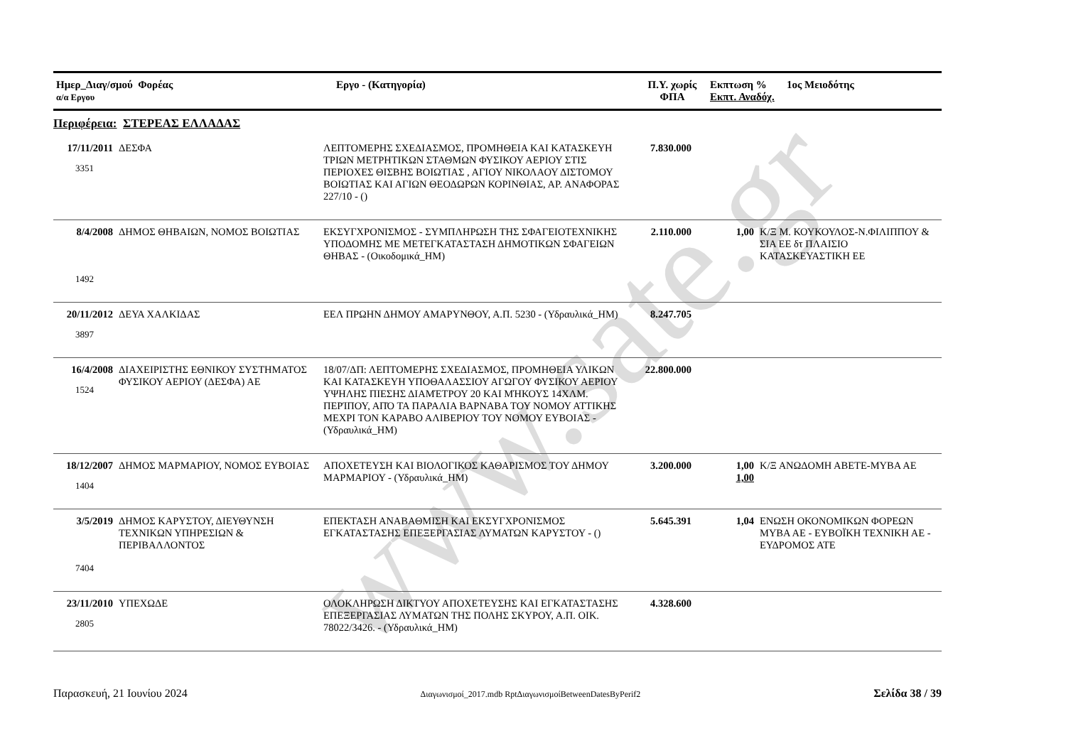www.sate.gr
| Ημερ_Διαγ/σμού Φορέας α/α Εργου | Εργο - (Κατηγορία) | Π.Υ. χωρίς ΦΠΑ | Εκπτωση % Εκπτ. Αναδόχ. | 1ος Μειοδότης |
| --- | --- | --- | --- | --- |
Περιφέρεια: ΣΤΕΡΕΑΣ ΕΛΛΑΔΑΣ
| 17/11/2011 3351 | ΔΕΣΦΑ | ΛΕΠΤΟΜΕΡΗΣ ΣΧΕΔΙΑΣΜΟΣ, ΠΡΟΜΗΘΕΙΑ ΚΑΙ ΚΑΤΑΣΚΕΥΗ ΤΡΙΩΝ ΜΕΤΡΗΤΙΚΩΝ ΣΤΑΘΜΩΝ ΦΥΣΙΚΟΥ ΑΕΡΙΟΥ ΣΤΙΣ ΠΕΡΙΟΧΕΣ ΘΙΣΒΗΣ ΒΟΙΩΤΙΑΣ , ΑΓΙΟΥ ΝΙΚΟΛΑΟΥ ΔΙΣΤΟΜΟΥ ΒΟΙΩΤΙΑΣ ΚΑΙ ΑΓΙΩΝ ΘΕΟΔΩΡΩΝ ΚΟΡΙΝΘΙΑΣ, ΑΡ. ΑΝΑΦΟΡΑΣ 227/10 - () | 7.830.000 | | |
| 8/4/2008 1492 | ΔΗΜΟΣ ΘΗΒΑΙΩΝ, ΝΟΜΟΣ ΒΟΙΩΤΙΑΣ | ΕΚΣΥΓΧΡΟΝΙΣΜΟΣ - ΣΥΜΠΛΗΡΩΣΗ ΤΗΣ ΣΦΑΓΕΙΟΤΕΧΝΙΚΗΣ ΥΠΟΔΟΜΗΣ ΜΕ ΜΕΤΕΓΚΑΤΑΣΤΑΣΗ ΔΗΜΟΤΙΚΩΝ ΣΦΑΓΕΙΩΝ ΘΗΒΑΣ - (Οικοδομικά_ΗΜ) | 2.110.000 | 1,00 | Κ/Ξ Μ. ΚΟΥΚΟΥΛΟΣ-Ν.ΦΙΛΙΠΠΟΥ & ΣΙΑ ΕΕ δτ ΠΛΑΙΣΙΟ ΚΑΤΑΣΚΕΥΑΣΤΙΚΗ ΕΕ |
| 20/11/2012 3897 | ΔΕΥΑ ΧΑΛΚΙΔΑΣ | ΕΕΛ ΠΡΩΗΝ ΔΗΜΟΥ ΑΜΑΡΥΝΘΟΥ, Α.Π. 5230 - (Υδραυλικά_ΗΜ) | 8.247.705 | | |
| 16/4/2008 1524 | ΔΙΑΧΕΙΡΙΣΤΗΣ ΕΘΝΙΚΟΥ ΣΥΣΤΗΜΑΤΟΣ ΦΥΣΙΚΟΥ ΑΕΡΙΟΥ (ΔΕΣΦΑ) ΑΕ | 18/07/ΔΠ: ΛΕΠΤΟΜΕΡΗΣ ΣΧΕΔΙΑΣΜΟΣ, ΠΡΟΜΗΘΕΙΑ ΥΛΙΚΩΝ ΚΑΙ ΚΑΤΑΣΚΕΥΗ ΥΠΟΘΑΛΑΣΣΙΟΥ ΑΓΩΓΟΥ ΦΥΣΙΚΟΥ ΑΕΡΙΟΥ ΥΨΗΛΗΣ ΠΙΕΣΗΣ ΔΙΑΜΈΤΡΟΥ 20 ΚΑΙ ΜΉΚΟΥΣ 14ΧΛΜ. ΠΕΡΊΠΟΥ, ΑΠΌ ΤΑ ΠΑΡΑΛΙΑ ΒΑΡΝΑΒΑ ΤΟΥ ΝΟΜΟΥ ΑΤΤΙΚΗΣ ΜΕΧΡΙ ΤΟΝ ΚΑΡΑΒΟ ΑΛΙΒΕΡΙΟΥ ΤΟΥ ΝΟΜΟΥ ΕΥΒΟΙΑΣ - (Υδραυλικά_ΗΜ) | 22.800.000 | | |
| 18/12/2007 1404 | ΔΗΜΟΣ ΜΑΡΜΑΡΙΟΥ, ΝΟΜΟΣ ΕΥΒΟΙΑΣ | ΑΠΟΧΕΤΕΥΣΗ ΚΑΙ ΒΙΟΛΟΓΙΚΟΣ ΚΑΘΑΡΙΣΜΟΣ ΤΟΥ ΔΗΜΟΥ ΜΑΡΜΑΡΙΟΥ - (Υδραυλικά_ΗΜ) | 3.200.000 | 1,00 1,00 | Κ/Ξ ΑΝΩΔΟΜΗ ΑΒΕΤΕ-ΜΥΒΑ ΑΕ |
| 3/5/2019 7404 | ΔΗΜΟΣ ΚΑΡΥΣΤΟΥ, ΔΙΕΥΘΥΝΣΗ ΤΕΧΝΙΚΩΝ ΥΠΗΡΕΣΙΩΝ & ΠΕΡΙΒΑΛΛΟΝΤΟΣ | ΕΠΕΚΤΑΣΗ ΑΝΑΒΑΘΜΙΣΗ ΚΑΙ ΕΚΣΥΓΧΡΟΝΙΣΜΟΣ ΕΓΚΑΤΑΣΤΑΣΗΣ ΕΠΕΞΕΡΓΑΣΙΑΣ ΛΥΜΑΤΩΝ ΚΑΡΥΣΤΟΥ - () | 5.645.391 | 1,04 | ΕΝΩΣΗ ΟΚΟΝΟΜΙΚΩΝ ΦΟΡΕΩΝ ΜΥΒΑ ΑΕ - ΕΥΒΟΪΚΗ ΤΕΧΝΙΚΗ ΑΕ - ΕΥΔΡΟΜΟΣ ΑΤΕ |
| 23/11/2010 2805 | ΥΠΕΧΩΔΕ | ΟΛΟΚΛΗΡΩΣΗ ΔΙΚΤΥΟΥ ΑΠΟΧΕΤΕΥΣΗΣ ΚΑΙ ΕΓΚΑΤΑΣΤΑΣΗΣ ΕΠΕΞΕΡΓΑΣΙΑΣ ΛΥΜΑΤΩΝ ΤΗΣ ΠΟΛΗΣ ΣΚΥΡΟΥ, Α.Π. ΟΙΚ. 78022/3426. - (Υδραυλικά_ΗΜ) | 4.328.600 | | |
Παρασκευή, 21 Ιουνίου 2024 Διαγωνισμοί_2017.mdb RptΔιαγωνισμοίBetweenDatesByPerif2 Σελίδα 38 / 39